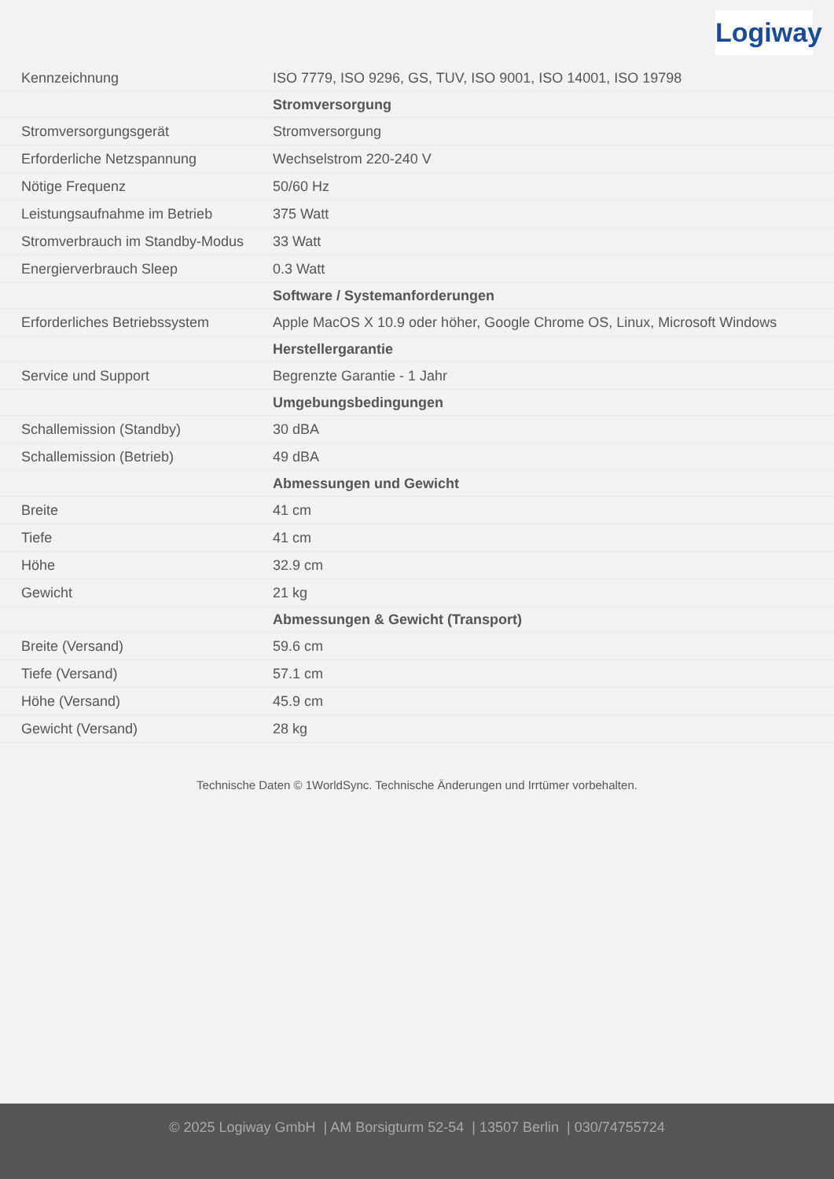Logiway
| Kennzeichnung | ISO 7779, ISO 9296, GS, TUV, ISO 9001, ISO 14001, ISO 19798 |
| | Stromversorgung |
| Stromversorgungsgerät | Stromversorgung |
| Erforderliche Netzspannung | Wechselstrom 220-240 V |
| Nötige Frequenz | 50/60 Hz |
| Leistungsaufnahme im Betrieb | 375 Watt |
| Stromverbrauch im Standby-Modus | 33 Watt |
| Energierverbrauch Sleep | 0.3 Watt |
| | Software / Systemanforderungen |
| Erforderliches Betriebssystem | Apple MacOS X 10.9 oder höher, Google Chrome OS, Linux, Microsoft Windows |
| | Herstellergarantie |
| Service und Support | Begrenzte Garantie - 1 Jahr |
| | Umgebungsbedingungen |
| Schallemission (Standby) | 30 dBA |
| Schallemission (Betrieb) | 49 dBA |
| | Abmessungen und Gewicht |
| Breite | 41 cm |
| Tiefe | 41 cm |
| Höhe | 32.9 cm |
| Gewicht | 21 kg |
| | Abmessungen & Gewicht (Transport) |
| Breite (Versand) | 59.6 cm |
| Tiefe (Versand) | 57.1 cm |
| Höhe (Versand) | 45.9 cm |
| Gewicht (Versand) | 28 kg |
Technische Daten © 1WorldSync. Technische Änderungen und Irrtümer vorbehalten.
© 2025 Logiway GmbH | AM Borsigturm 52-54 | 13507 Berlin | 030/74755724